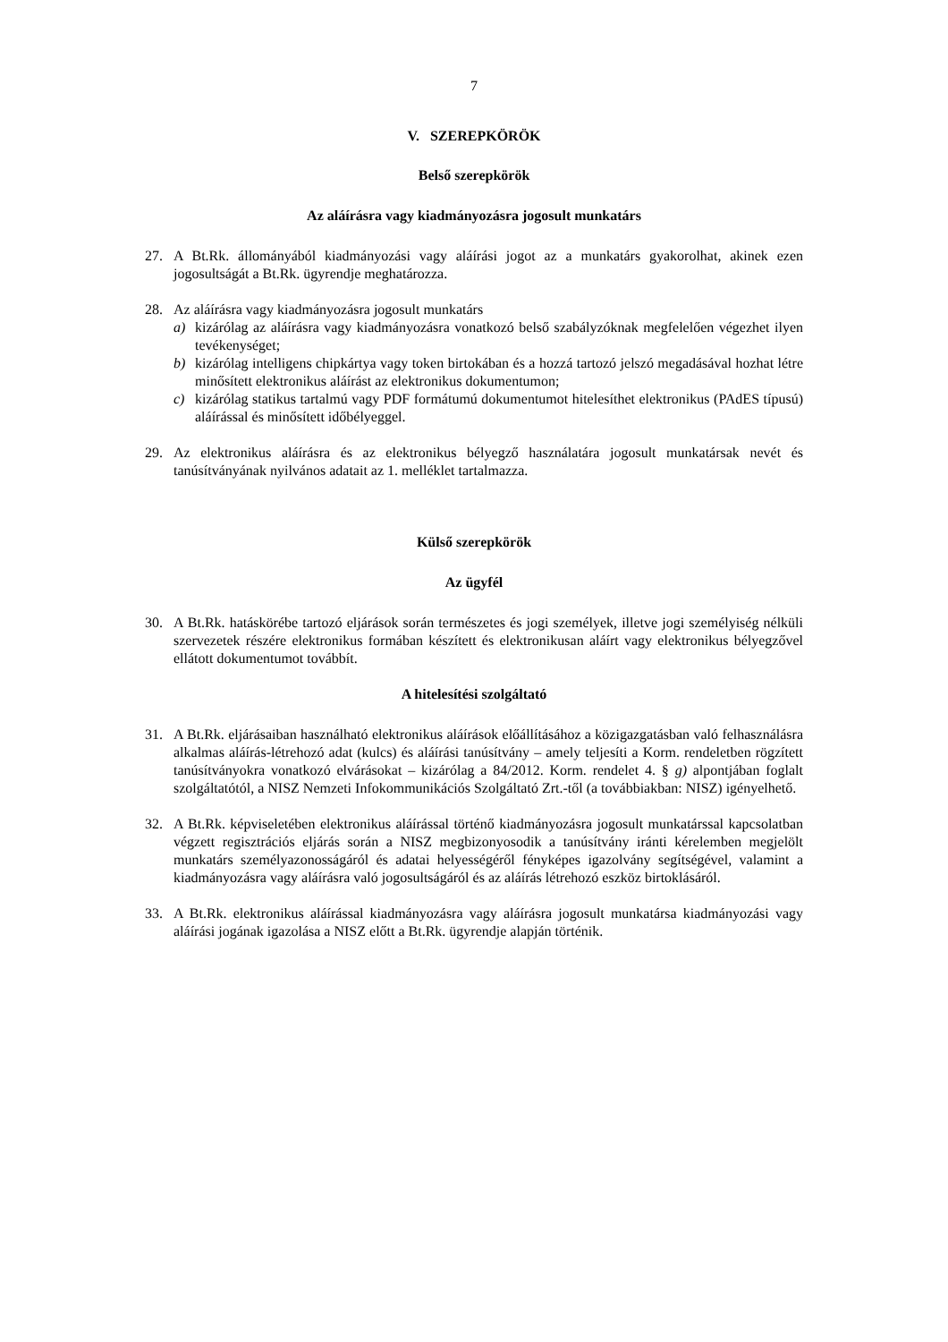7
V. SZEREPKÖRÖK
Belső szerepkörök
Az aláírásra vagy kiadmányozásra jogosult munkatárs
27. A Bt.Rk. állományából kiadmányozási vagy aláírási jogot az a munkatárs gyakorolhat, akinek ezen jogosultságát a Bt.Rk. ügyrendje meghatározza.
28. Az aláírásra vagy kiadmányozásra jogosult munkatárs
a) kizárólag az aláírásra vagy kiadmányozásra vonatkozó belső szabályzóknak megfelelően végezhet ilyen tevékenységet;
b) kizárólag intelligens chipkártya vagy token birtokában és a hozzá tartozó jelszó megadásával hozhat létre minősített elektronikus aláírást az elektronikus dokumentumon;
c) kizárólag statikus tartalmú vagy PDF formátumú dokumentumot hitelesíthet elektronikus (PAdES típusú) aláírással és minősített időbélyeggel.
29. Az elektronikus aláírásra és az elektronikus bélyegző használatára jogosult munkatársak nevét és tanúsítványának nyilvános adatait az 1. melléklet tartalmazza.
Külső szerepkörök
Az ügyfél
30. A Bt.Rk. hatáskörébe tartozó eljárások során természetes és jogi személyek, illetve jogi személyiség nélküli szervezetek részére elektronikus formában készített és elektronikusan aláírt vagy elektronikus bélyegzővel ellátott dokumentumot továbbít.
A hitelesítési szolgáltató
31. A Bt.Rk. eljárásaiban használható elektronikus aláírások előállításához a közigazgatásban való felhasználásra alkalmas aláírás-létrehozó adat (kulcs) és aláírási tanúsítvány – amely teljesíti a Korm. rendeletben rögzített tanúsítványokra vonatkozó elvárásokat – kizárólag a 84/2012. Korm. rendelet 4. § g) alpontjában foglalt szolgáltatótól, a NISZ Nemzeti Infokommunikációs Szolgáltató Zrt.-től (a továbbiakban: NISZ) igényelhető.
32. A Bt.Rk. képviseletében elektronikus aláírással történő kiadmányozásra jogosult munkatárssal kapcsolatban végzett regisztrációs eljárás során a NISZ megbizonyosodik a tanúsítvány iránti kérelemben megjelölt munkatárs személyazonosságáról és adatai helyességéről fényképes igazolvány segítségével, valamint a kiadmányozásra vagy aláírásra való jogosultságáról és az aláírás létrehozó eszköz birtoklásáról.
33. A Bt.Rk. elektronikus aláírással kiadmányozásra vagy aláírásra jogosult munkatársa kiadmányozási vagy aláírási jogának igazolása a NISZ előtt a Bt.Rk. ügyrendje alapján történik.